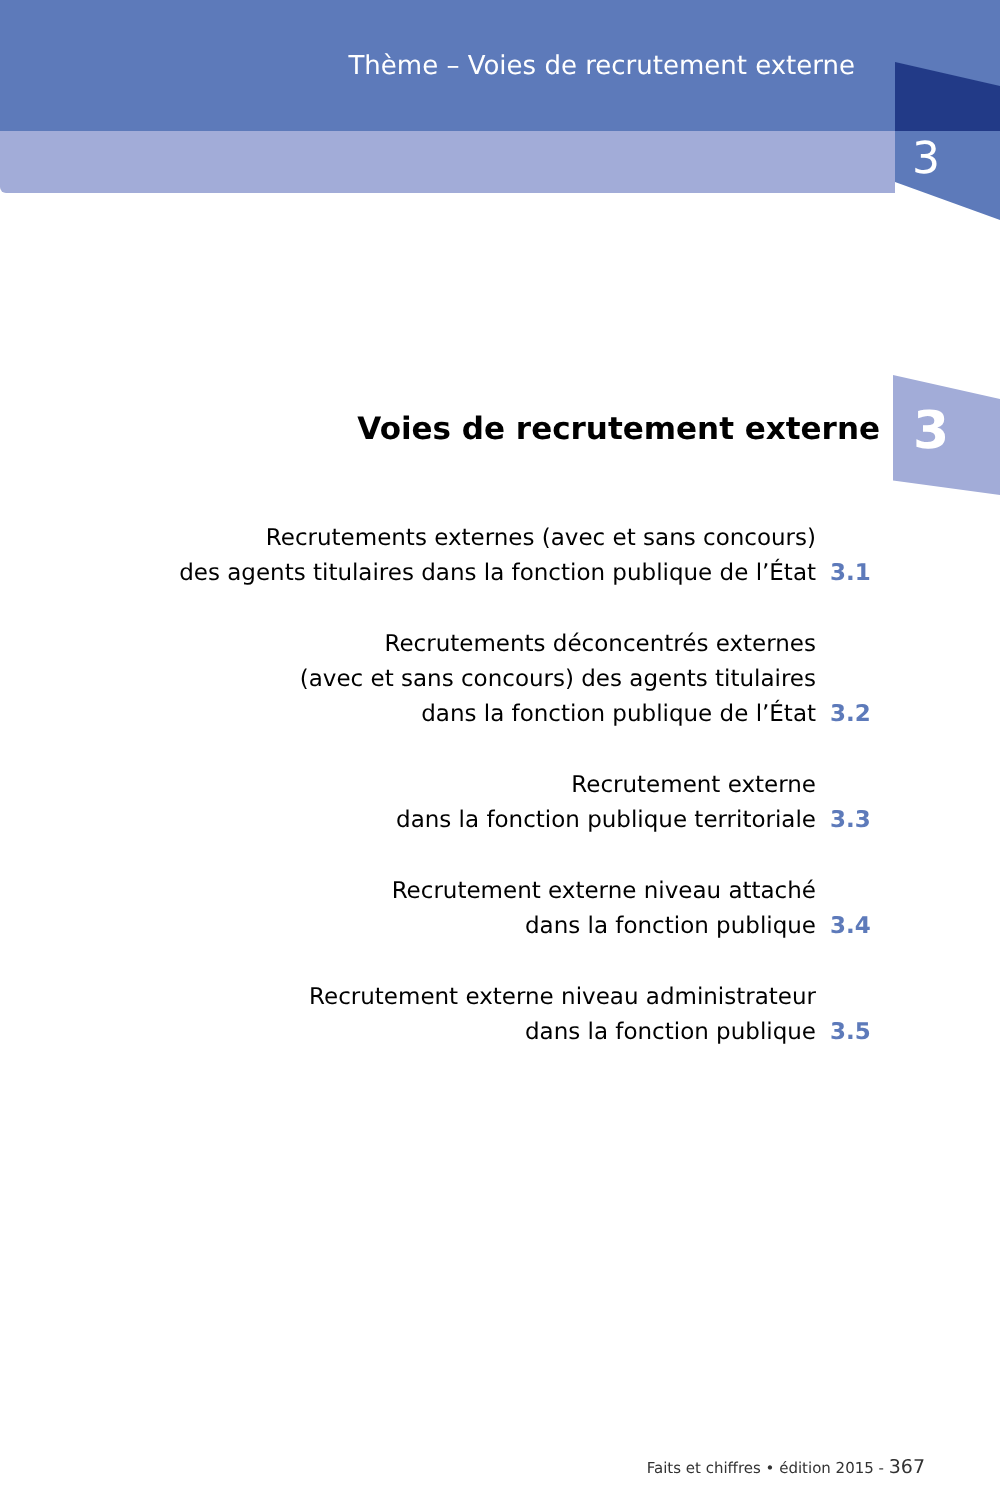Thème – Voies de recrutement externe
3
3 Voies de recrutement externe
Recrutements externes (avec et sans concours)
des agents titulaires dans la fonction publique de l’État
3.1
Recrutements déconcentrés externes
(avec et sans concours) des agents titulaires
dans la fonction publique de l’État
3.2
Recrutement externe
dans la fonction publique territoriale
3.3
Recrutement externe niveau attaché
dans la fonction publique
3.4
Recrutement externe niveau administrateur
dans la fonction publique
3.5
Faits et chiffres • édition 2015 - 367